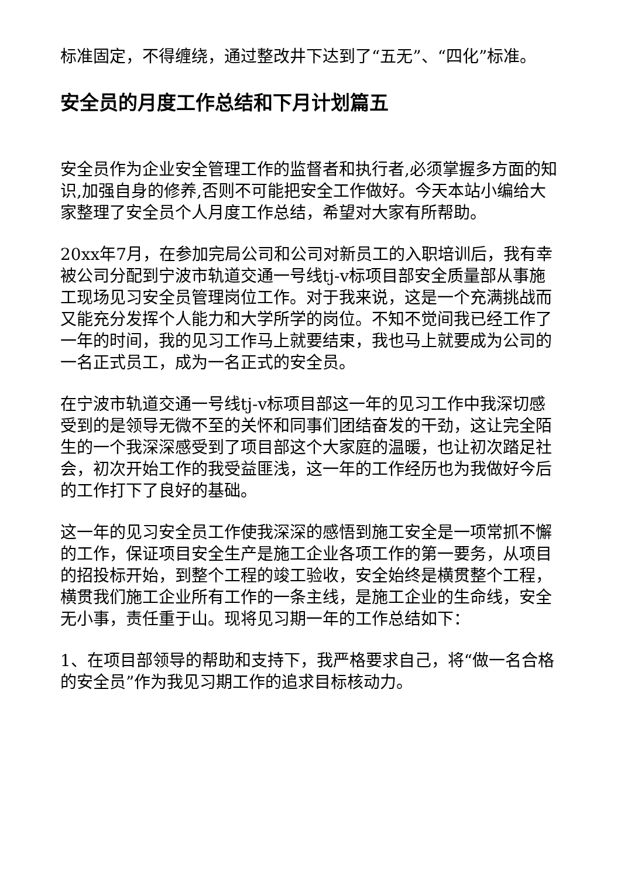标准固定，不得缠绕，通过整改井下达到了“五无”、“四化”标准。
安全员的月度工作总结和下月计划篇五
安全员作为企业安全管理工作的监督者和执行者,必须掌握多方面的知识,加强自身的修养,否则不可能把安全工作做好。今天本站小编给大家整理了安全员个人月度工作总结，希望对大家有所帮助。
20xx年7月，在参加完局公司和公司对新员工的入职培训后，我有幸被公司分配到宁波市轨道交通一号线tj-v标项目部安全质量部从事施工现场见习安全员管理岗位工作。对于我来说，这是一个充满挑战而又能充分发挥个人能力和大学所学的岗位。不知不觉间我已经工作了一年的时间，我的见习工作马上就要结束，我也马上就要成为公司的一名正式员工，成为一名正式的安全员。
在宁波市轨道交通一号线tj-v标项目部这一年的见习工作中我深切感受到的是领导无微不至的关怀和同事们团结奋发的干劲，这让完全陌生的一个我深深感受到了项目部这个大家庭的温暖，也让初次踏足社会，初次开始工作的我受益匪浅，这一年的工作经历也为我做好今后的工作打下了良好的基础。
这一年的见习安全员工作使我深深的感悟到施工安全是一项常抓不懈的工作，保证项目安全生产是施工企业各项工作的第一要务，从项目的招投标开始，到整个工程的竣工验收，安全始终是横贯整个工程，横贯我们施工企业所有工作的一条主线，是施工企业的生命线，安全无小事，责任重于山。现将见习期一年的工作总结如下：
1、在项目部领导的帮助和支持下，我严格要求自己，将“做一名合格的安全员”作为我见习期工作的追求目标核动力。